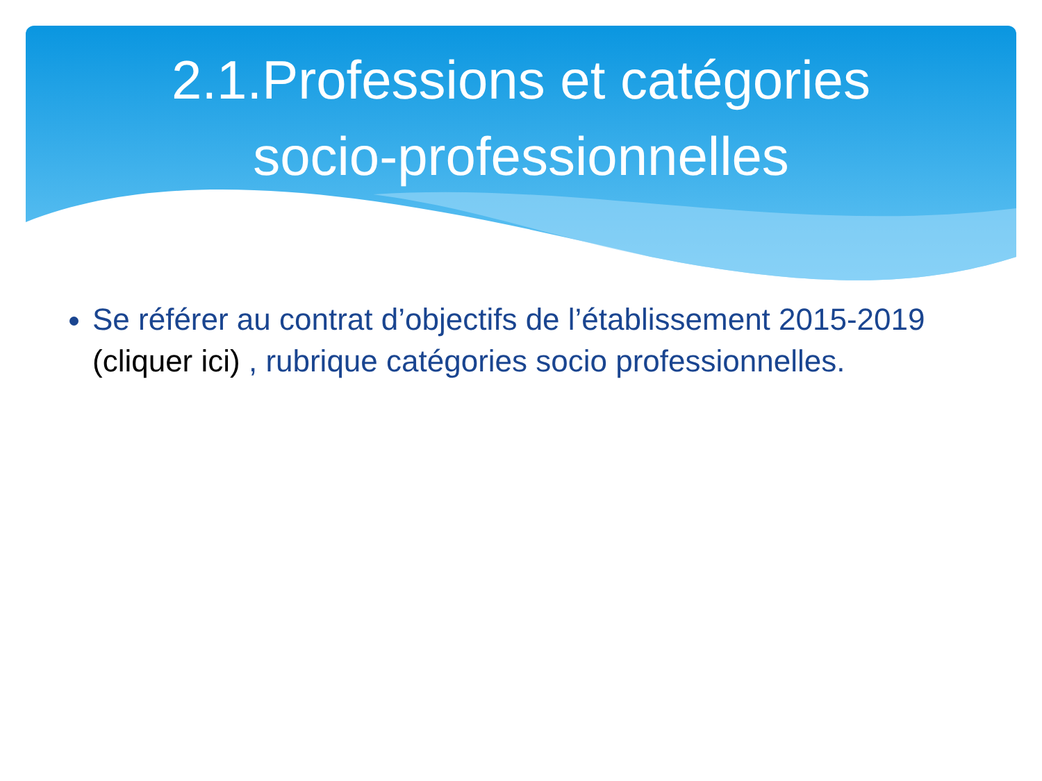2.1.Professions et catégories
socio-professionnelles
Se référer au contrat d’objectifs de l’établissement 2015-2019 (cliquer ici) , rubrique catégories socio professionnelles.